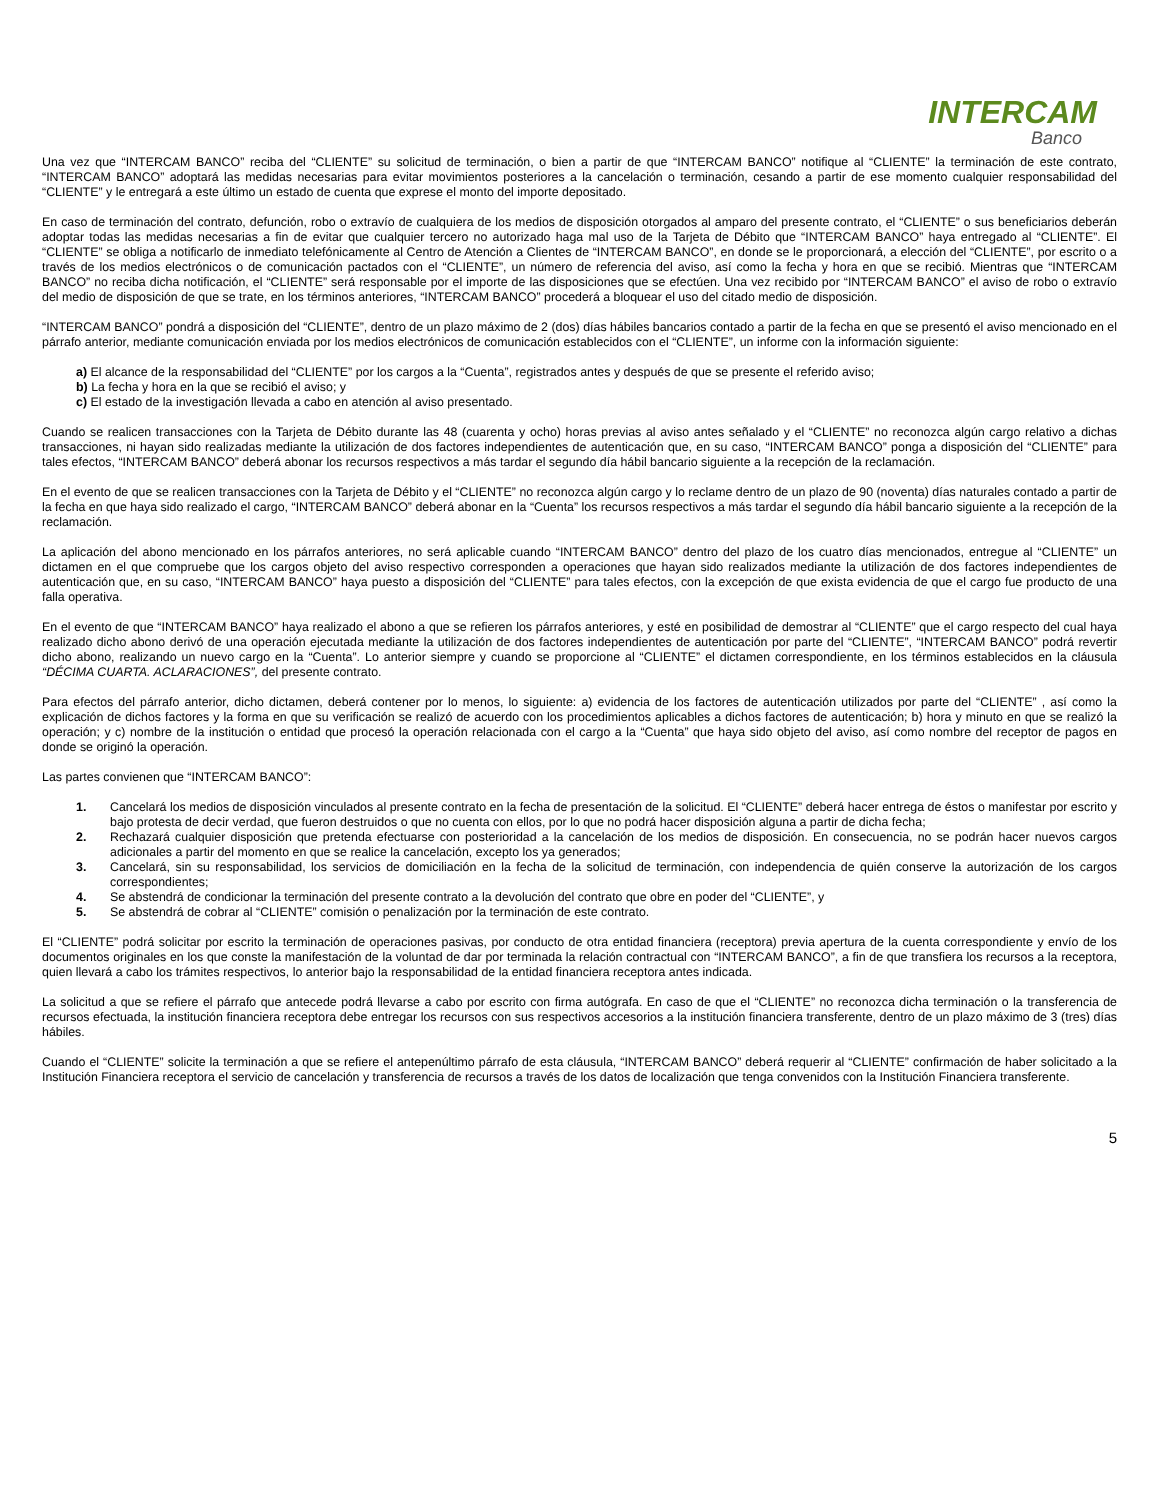INTERCAM
Banco
Una vez que “INTERCAM BANCO” reciba del “CLIENTE” su solicitud de terminación, o bien a partir de que “INTERCAM BANCO” notifique al “CLIENTE” la terminación de este contrato, “INTERCAM BANCO” adoptará las medidas necesarias para evitar movimientos posteriores a la cancelación o terminación, cesando a partir de ese momento cualquier responsabilidad del “CLIENTE” y le entregará a este último un estado de cuenta que exprese el monto del importe depositado.
En caso de terminación del contrato, defunción, robo o extravío de cualquiera de los medios de disposición otorgados al amparo del presente contrato, el “CLIENTE” o sus beneficiarios deberán adoptar todas las medidas necesarias a fin de evitar que cualquier tercero no autorizado haga mal uso de la Tarjeta de Débito que “INTERCAM BANCO” haya entregado al “CLIENTE”. El “CLIENTE” se obliga a notificarlo de inmediato telefónicamente al Centro de Atención a Clientes de “INTERCAM BANCO”, en donde se le proporcionará, a elección del “CLIENTE”, por escrito o a través de los medios electrónicos o de comunicación pactados con el “CLIENTE”, un número de referencia del aviso, así como la fecha y hora en que se recibió. Mientras que “INTERCAM BANCO” no reciba dicha notificación, el “CLIENTE” será responsable por el importe de las disposiciones que se efectúen. Una vez recibido por “INTERCAM BANCO” el aviso de robo o extravío del medio de disposición de que se trate, en los términos anteriores, “INTERCAM BANCO” procederá a bloquear el uso del citado medio de disposición.
“INTERCAM BANCO” pondrá a disposición del “CLIENTE”, dentro de un plazo máximo de 2 (dos) días hábiles bancarios contado a partir de la fecha en que se presentó el aviso mencionado en el párrafo anterior, mediante comunicación enviada por los medios electrónicos de comunicación establecidos con el “CLIENTE”, un informe con la información siguiente:
a) El alcance de la responsabilidad del “CLIENTE” por los cargos a la “Cuenta”, registrados antes y después de que se presente el referido aviso;
b) La fecha y hora en la que se recibió el aviso; y
c) El estado de la investigación llevada a cabo en atención al aviso presentado.
Cuando se realicen transacciones con la Tarjeta de Débito durante las 48 (cuarenta y ocho) horas previas al aviso antes señalado y el “CLIENTE” no reconozca algún cargo relativo a dichas transacciones, ni hayan sido realizadas mediante la utilización de dos factores independientes de autenticación que, en su caso, “INTERCAM BANCO” ponga a disposición del “CLIENTE” para tales efectos, “INTERCAM BANCO” deberá abonar los recursos respectivos a más tardar el segundo día hábil bancario siguiente a la recepción de la reclamación.
En el evento de que se realicen transacciones con la Tarjeta de Débito y el “CLIENTE” no reconozca algún cargo y lo reclame dentro de un plazo de 90 (noventa) días naturales contado a partir de la fecha en que haya sido realizado el cargo, “INTERCAM BANCO” deberá abonar en la “Cuenta” los recursos respectivos a más tardar el segundo día hábil bancario siguiente a la recepción de la reclamación.
La aplicación del abono mencionado en los párrafos anteriores, no será aplicable cuando “INTERCAM BANCO” dentro del plazo de los cuatro días mencionados, entregue al “CLIENTE” un dictamen en el que compruebe que los cargos objeto del aviso respectivo corresponden a operaciones que hayan sido realizados mediante la utilización de dos factores independientes de autenticación que, en su caso, “INTERCAM BANCO” haya puesto a disposición del “CLIENTE” para tales efectos, con la excepción de que exista evidencia de que el cargo fue producto de una falla operativa.
En el evento de que “INTERCAM BANCO” haya realizado el abono a que se refieren los párrafos anteriores, y esté en posibilidad de demostrar al “CLIENTE” que el cargo respecto del cual haya realizado dicho abono derivó de una operación ejecutada mediante la utilización de dos factores independientes de autenticación por parte del “CLIENTE”, “INTERCAM BANCO” podrá revertir dicho abono, realizando un nuevo cargo en la “Cuenta”. Lo anterior siempre y cuando se proporcione al “CLIENTE” el dictamen correspondiente, en los términos establecidos en la cláusula “DÉCIMA CUARTA. ACLARACIONES”, del presente contrato.
Para efectos del párrafo anterior, dicho dictamen, deberá contener por lo menos, lo siguiente: a) evidencia de los factores de autenticación utilizados por parte del “CLIENTE” , así como la explicación de dichos factores y la forma en que su verificación se realizó de acuerdo con los procedimientos aplicables a dichos factores de autenticación; b) hora y minuto en que se realizó la operación; y c) nombre de la institución o entidad que procesó la operación relacionada con el cargo a la “Cuenta” que haya sido objeto del aviso, así como nombre del receptor de pagos en donde se originó la operación.
Las partes convienen que “INTERCAM BANCO”:
1. Cancelará los medios de disposición vinculados al presente contrato en la fecha de presentación de la solicitud. El “CLIENTE” deberá hacer entrega de éstos o manifestar por escrito y bajo protesta de decir verdad, que fueron destruidos o que no cuenta con ellos, por lo que no podrá hacer disposición alguna a partir de dicha fecha;
2. Rechazará cualquier disposición que pretenda efectuarse con posterioridad a la cancelación de los medios de disposición. En consecuencia, no se podrán hacer nuevos cargos adicionales a partir del momento en que se realice la cancelación, excepto los ya generados;
3. Cancelará, sin su responsabilidad, los servicios de domiciliación en la fecha de la solicitud de terminación, con independencia de quién conserve la autorización de los cargos correspondientes;
4. Se abstendrá de condicionar la terminación del presente contrato a la devolución del contrato que obre en poder del “CLIENTE”, y
5. Se abstendrá de cobrar al “CLIENTE” comisión o penalización por la terminación de este contrato.
El “CLIENTE” podrá solicitar por escrito la terminación de operaciones pasivas, por conducto de otra entidad financiera (receptora) previa apertura de la cuenta correspondiente y envío de los documentos originales en los que conste la manifestación de la voluntad de dar por terminada la relación contractual con “INTERCAM BANCO”, a fin de que transfiera los recursos a la receptora, quien llevará a cabo los trámites respectivos, lo anterior bajo la responsabilidad de la entidad financiera receptora antes indicada.
La solicitud a que se refiere el párrafo que antecede podrá llevarse a cabo por escrito con firma autógrafa. En caso de que el “CLIENTE” no reconozca dicha terminación o la transferencia de recursos efectuada, la institución financiera receptora debe entregar los recursos con sus respectivos accesorios a la institución financiera transferente, dentro de un plazo máximo de 3 (tres) días hábiles.
Cuando el “CLIENTE” solicite la terminación a que se refiere el antepenúltimo párrafo de esta cláusula, “INTERCAM BANCO” deberá requerir al “CLIENTE” confirmación de haber solicitado a la Institución Financiera receptora el servicio de cancelación y transferencia de recursos a través de los datos de localización que tenga convenidos con la Institución Financiera transferente.
5